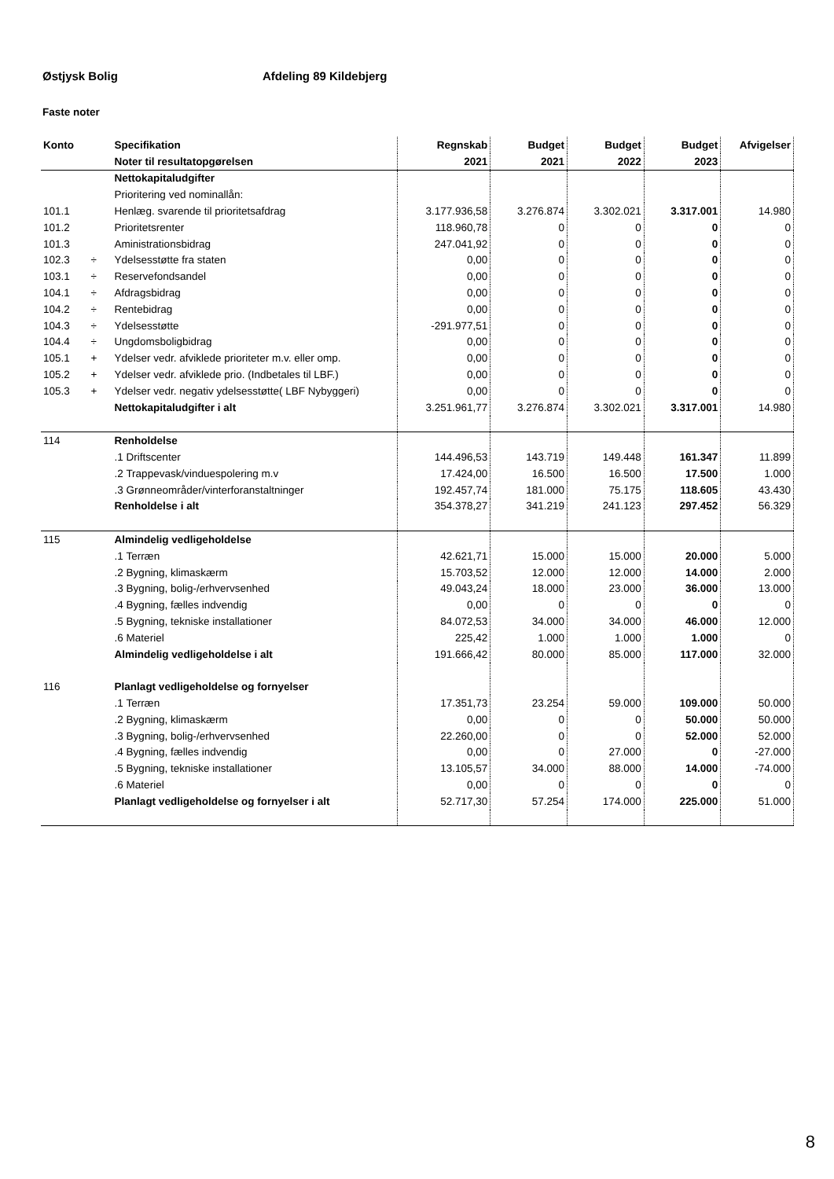Østjysk Bolig Afdeling 89 Kildebjerg
Faste noter
| Konto | | Specifikation | Regnskab | Budget | Budget | Budget | Afvigelser |
| --- | --- | --- | --- | --- | --- | --- | --- |
| | | Noter til resultatopgørelsen | 2021 | 2021 | 2022 | 2023 | |
| | | Nettokapitaludgifter | | | | | |
| | | Prioritering ved nominallån: | | | | | |
| 101.1 | | Henlæg. svarende til prioritetsafdrag | 3.177.936,58 | 3.276.874 | 3.302.021 | 3.317.001 | 14.980 |
| 101.2 | | Prioritetsrenter | 118.960,78 | 0 | 0 | 0 | 0 |
| 101.3 | | Aministrationsbidrag | 247.041,92 | 0 | 0 | 0 | 0 |
| 102.3 | ÷ | Ydelsesstøtte fra staten | 0,00 | 0 | 0 | 0 | 0 |
| 103.1 | ÷ | Reservefondsandel | 0,00 | 0 | 0 | 0 | 0 |
| 104.1 | ÷ | Afdragsbidrag | 0,00 | 0 | 0 | 0 | 0 |
| 104.2 | ÷ | Rentebidrag | 0,00 | 0 | 0 | 0 | 0 |
| 104.3 | ÷ | Ydelsesstøtte | -291.977,51 | 0 | 0 | 0 | 0 |
| 104.4 | ÷ | Ungdomsboligbidrag | 0,00 | 0 | 0 | 0 | 0 |
| 105.1 | + | Ydelser vedr. afviklede prioriteter m.v. eller omp. | 0,00 | 0 | 0 | 0 | 0 |
| 105.2 | + | Ydelser vedr. afviklede prio. (Indbetales til LBF.) | 0,00 | 0 | 0 | 0 | 0 |
| 105.3 | + | Ydelser vedr. negativ ydelsesstøtte( LBF Nybyggeri) | 0,00 | 0 | 0 | 0 | 0 |
| | | Nettokapitaludgifter i alt | 3.251.961,77 | 3.276.874 | 3.302.021 | 3.317.001 | 14.980 |
| 114 | | Renholdelse | | | | | |
| | | .1 Driftscenter | 144.496,53 | 143.719 | 149.448 | 161.347 | 11.899 |
| | | .2 Trappevask/vinduespolering m.v | 17.424,00 | 16.500 | 16.500 | 17.500 | 1.000 |
| | | .3 Grønneområder/vinterforanstaltninger | 192.457,74 | 181.000 | 75.175 | 118.605 | 43.430 |
| | | Renholdelse i alt | 354.378,27 | 341.219 | 241.123 | 297.452 | 56.329 |
| 115 | | Almindelig vedligeholdelse | | | | | |
| | | .1 Terræn | 42.621,71 | 15.000 | 15.000 | 20.000 | 5.000 |
| | | .2 Bygning, klimaskærm | 15.703,52 | 12.000 | 12.000 | 14.000 | 2.000 |
| | | .3 Bygning, bolig-/erhvervsenhed | 49.043,24 | 18.000 | 23.000 | 36.000 | 13.000 |
| | | .4 Bygning, fælles indvendig | 0,00 | 0 | 0 | 0 | 0 |
| | | .5 Bygning, tekniske installationer | 84.072,53 | 34.000 | 34.000 | 46.000 | 12.000 |
| | | .6 Materiel | 225,42 | 1.000 | 1.000 | 1.000 | 0 |
| | | Almindelig vedligeholdelse i alt | 191.666,42 | 80.000 | 85.000 | 117.000 | 32.000 |
| 116 | | Planlagt vedligeholdelse og fornyelser | | | | | |
| | | .1 Terræn | 17.351,73 | 23.254 | 59.000 | 109.000 | 50.000 |
| | | .2 Bygning, klimaskærm | 0,00 | 0 | 0 | 50.000 | 50.000 |
| | | .3 Bygning, bolig-/erhvervsenhed | 22.260,00 | 0 | 0 | 52.000 | 52.000 |
| | | .4 Bygning, fælles indvendig | 0,00 | 0 | 27.000 | 0 | -27.000 |
| | | .5 Bygning, tekniske installationer | 13.105,57 | 34.000 | 88.000 | 14.000 | -74.000 |
| | | .6 Materiel | 0,00 | 0 | 0 | 0 | 0 |
| | | Planlagt vedligeholdelse og fornyelser i alt | 52.717,30 | 57.254 | 174.000 | 225.000 | 51.000 |
8